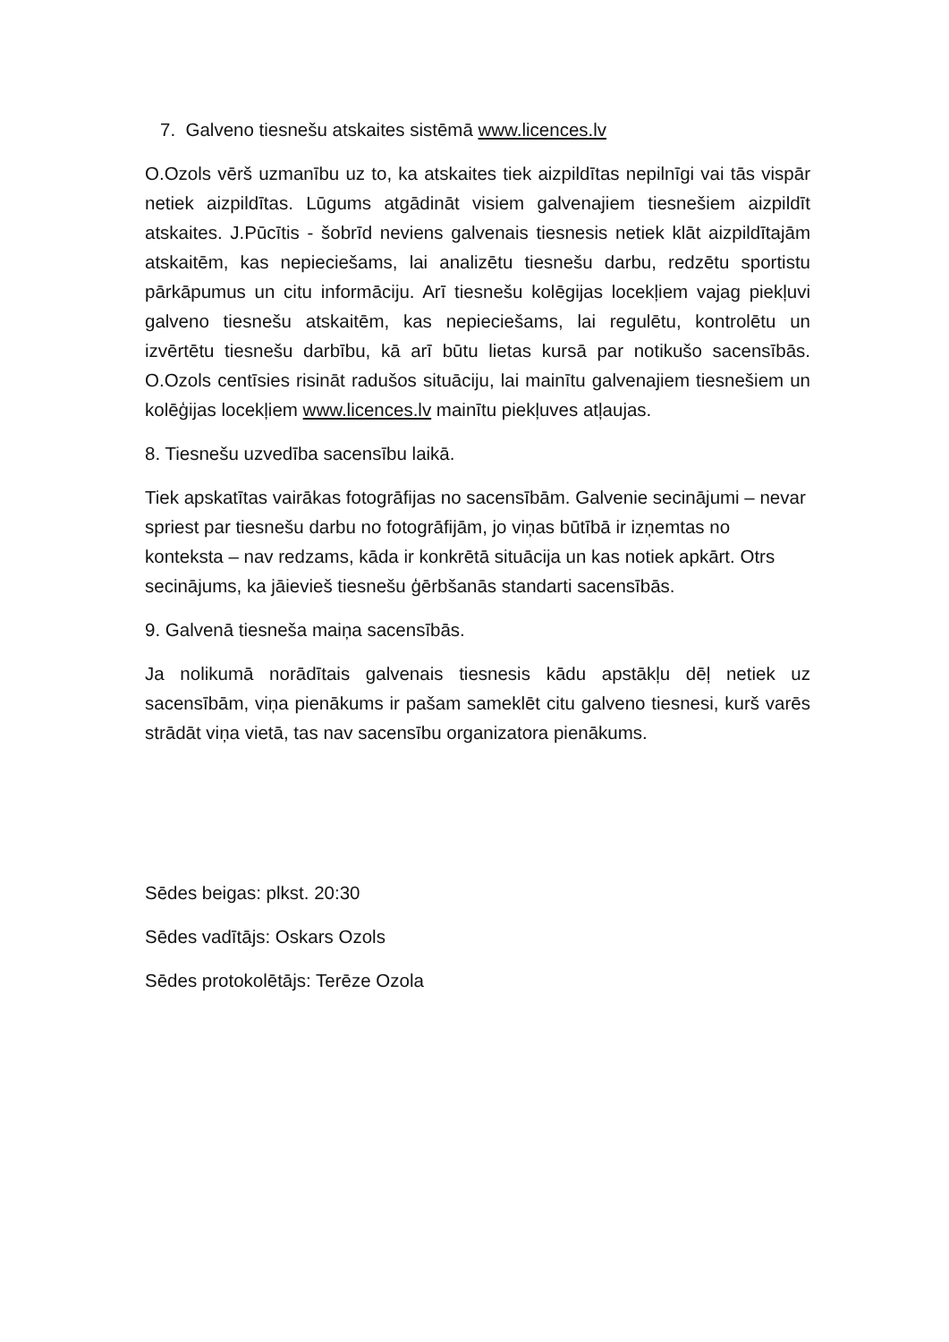7. Galveno tiesnešu atskaites sistēmā www.licences.lv
O.Ozols vērš uzmanību uz to, ka atskaites tiek aizpildītas nepilnīgi vai tās vispār netiek aizpildītas. Lūgums atgādināt visiem galvenajiem tiesnešiem aizpildīt atskaites. J.Pūcītis - šobrīd neviens galvenais tiesnesis netiek klāt aizpildītajām atskaitēm, kas nepieciešams, lai analizētu tiesnešu darbu, redzētu sportistu pārkāpumus un citu informāciju. Arī tiesnešu kolēgijas locekļiem vajag piekļuvi galveno tiesnešu atskaitēm, kas nepieciešams, lai regulētu, kontrolētu un izvērtētu tiesnešu darbību, kā arī būtu lietas kursā par notikušo sacensībās. O.Ozols centīsies risināt radušos situāciju, lai mainītu galvenajiem tiesnešiem un kolēģijas locekļiem www.licences.lv mainītu piekļuves atļaujas.
8. Tiesnešu uzvedība sacensību laikā.
Tiek apskatītas vairākas fotogrāfijas no sacensībām. Galvenie secinājumi – nevar spriest par tiesnešu darbu no fotogrāfijām, jo viņas būtībā ir izņemtas no konteksta – nav redzams, kāda ir konkrētā situācija un kas notiek apkārt. Otrs secinājums, ka jāievieš tiesnešu ģērbšanās standarti sacensībās.
9. Galvenā tiesneša maiņa sacensībās.
Ja nolikumā norādītais galvenais tiesnesis kādu apstākļu dēļ netiek uz sacensībām, viņa pienākums ir pašam sameklēt citu galveno tiesnesi, kurš varēs strādāt viņa vietā, tas nav sacensību organizatora pienākums.
Sēdes beigas: plkst. 20:30
Sēdes vadītājs: Oskars Ozols
Sēdes protokolētājs: Terēze Ozola